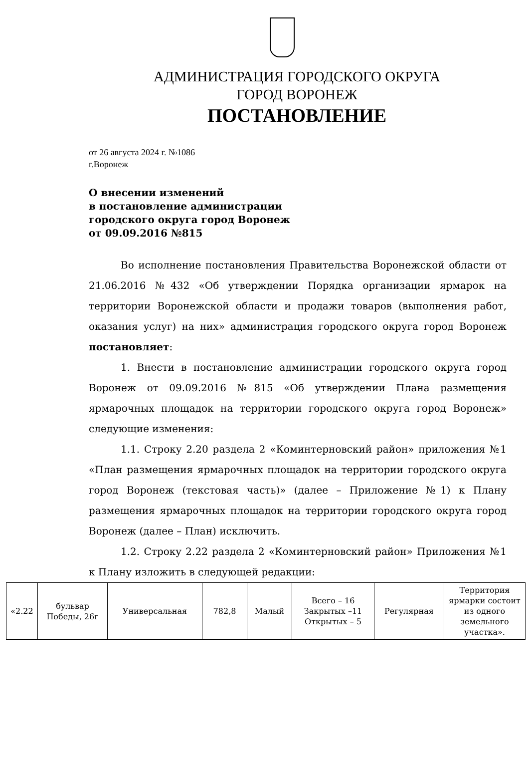АДМИНИСТРАЦИЯ ГОРОДСКОГО ОКРУГА
ГОРОД ВОРОНЕЖ
ПОСТАНОВЛЕНИЕ
от 26 августа 2024 г. №1086
г.Воронеж
О внесении изменений
в постановление администрации
городского округа город Воронеж
от 09.09.2016 №815
Во исполнение постановления Правительства Воронежской области от 21.06.2016 №432 «Об утверждении Порядка организации ярмарок на территории Воронежской области и продажи товаров (выполнения работ, оказания услуг) на них» администрация городского округа город Воронеж постановляет:
1. Внести в постановление администрации городского округа город Воронеж от 09.09.2016 №815 «Об утверждении Плана размещения ярмарочных площадок на территории городского округа город Воронеж» следующие изменения:
1.1. Строку 2.20 раздела 2 «Коминтерновский район» приложения №1 «План размещения ярмарочных площадок на территории городского округа город Воронеж (текстовая часть)» (далее – Приложение №1) к Плану размещения ярмарочных площадок на территории городского округа город Воронеж (далее – План) исключить.
1.2. Строку 2.22 раздела 2 «Коминтерновский район» Приложения №1 к Плану изложить в следующей редакции:
| «2.22 | бульвар Победы, 26г | Универсальная | 782,8 | Малый | Всего – 16 Закрытых –11 Открытых – 5 | Регулярная | Территория ярмарки состоит из одного земельного участка». |